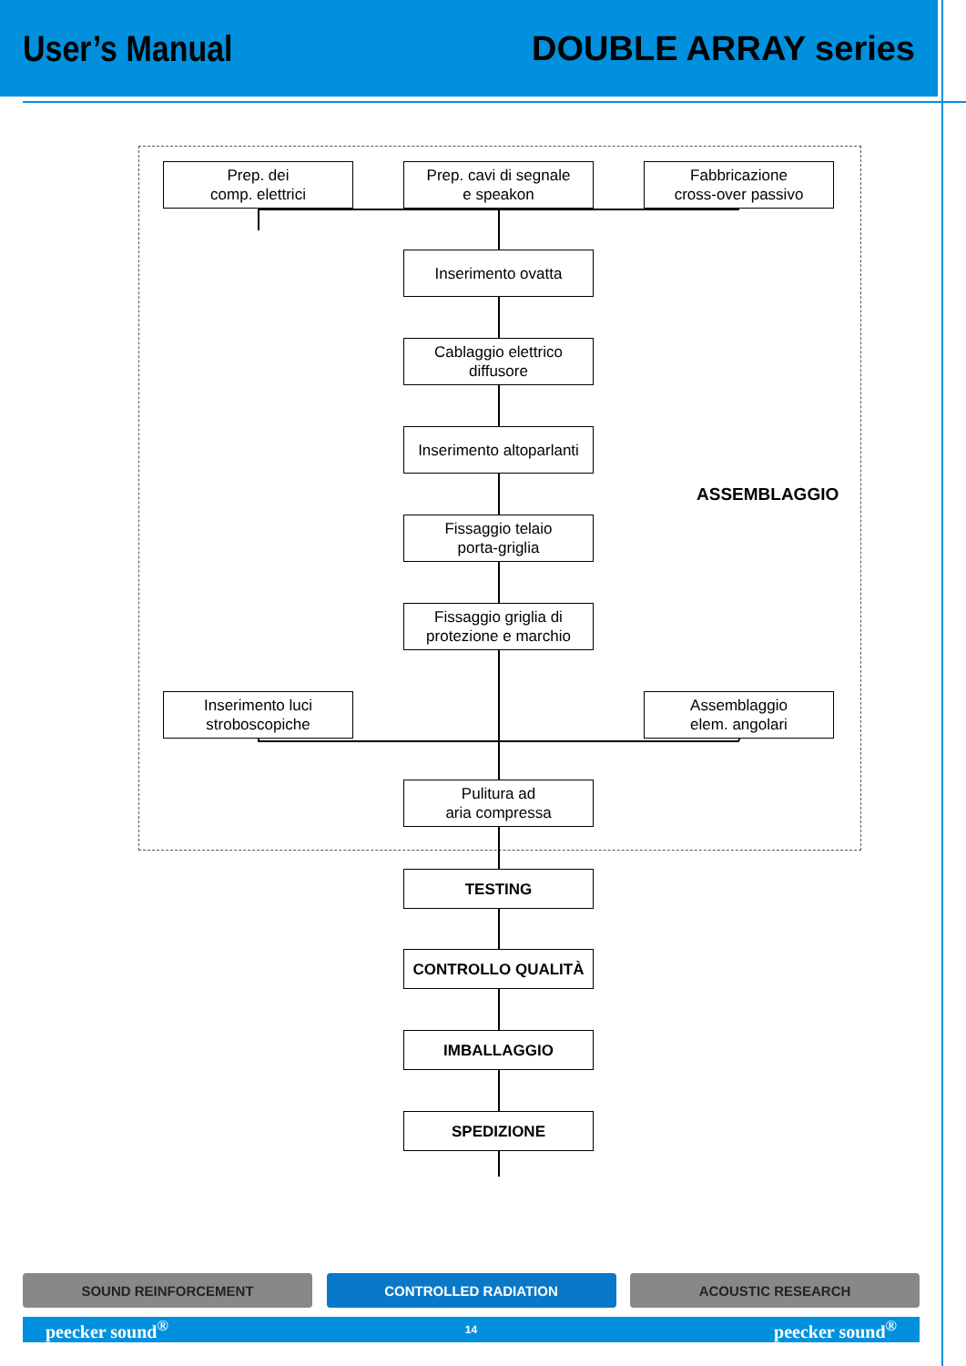User’s Manual DOUBLE ARRAY series
Prep. dei
comp. elettrici
Prep. cavi di segnale
e speakon
Fabbricazione
cross-over passivo
Inserimento ovatta
Cablaggio elettrico
diffusore
Inserimento altoparlanti
ASSEMBLAGGIO
Fissaggio telaio
porta-griglia
Fissaggio griglia di
protezione e marchio
Inserimento luci
stroboscopiche
Assemblaggio
elem. angolari
Pulitura ad
aria compressa
TESTING
CONTROLLO QUALITÀ
IMBALLAGGIO
SPEDIZIONE
SOUND REINFORCEMENT CONTROLLED RADIATION ACOUSTIC RESEARCH
peecker sound<sup>®</sup> 14 peecker sound<sup>®</sup>